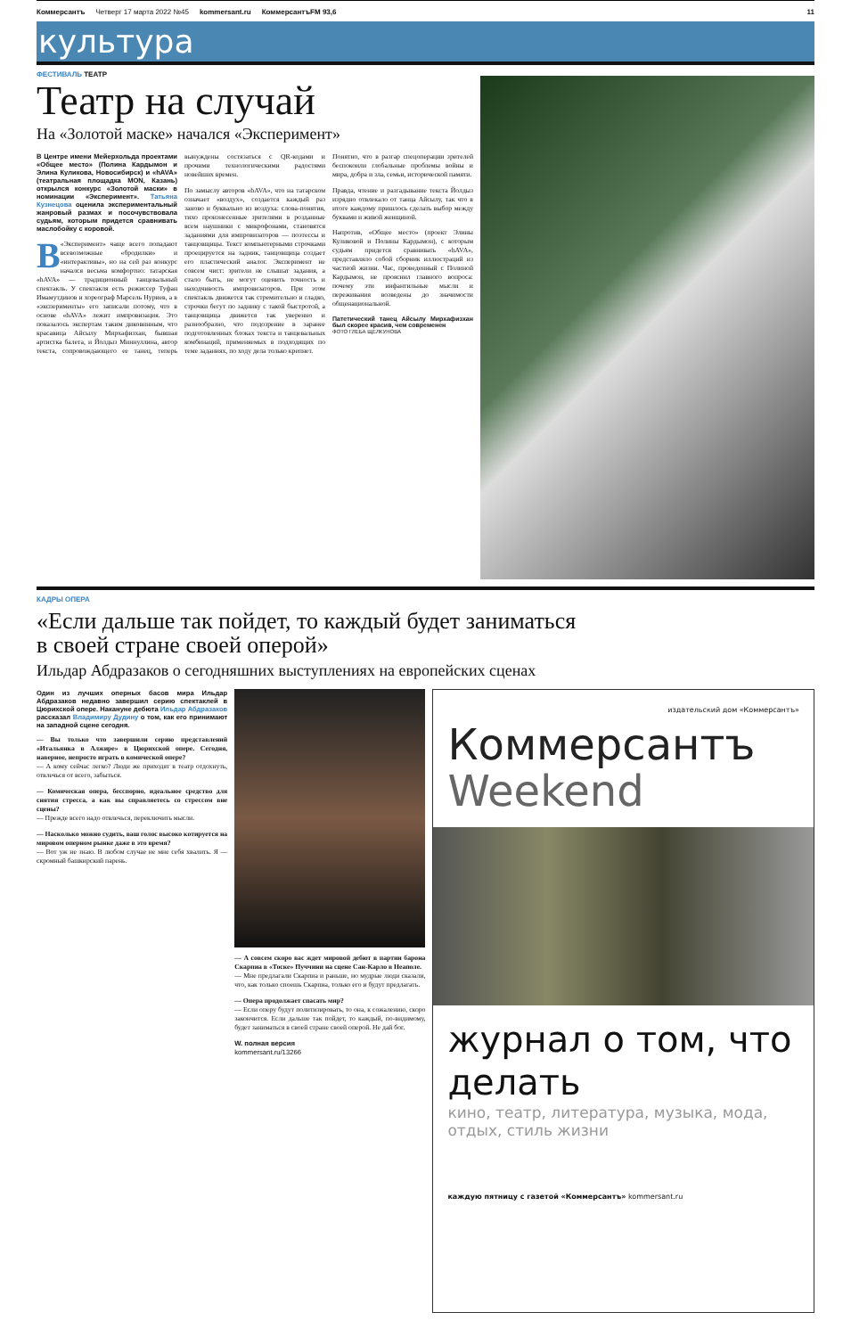Коммерсантъ Четверг 17 марта 2022 №45 kommersant.ru КоммерсантъFM 93,6 11
культура
ФЕСТИВАЛЬ ТЕАТР
Театр на случай
На «Золотой маске» начался «Эксперимент»
В Центре имени Мейерхольда проектами «Общее место» (Полина Кардымон и Элина Куликова, Новосибирск) и «hAVA» (театральная площадка MON, Казань) открылся конкурс «Золотой маски» в номинации «Эксперимент». Татьяна Кузнецова оценила экспериментальный жанровый размах и посочувствовала судьям, которым придется сравнивать маслобойку с коровой.
В «Эксперимент» чаще всего попадают всевозможные «бродилки» и «интерактивы», но на сей раз конкурс начался весьма комфортно: татарская «hAVA» — традиционный танцевальный спектакль. У спектакля есть режиссер Туфан Имамутдинов и хореограф Марсель Нуриев, а в «эксперименты» его записали потому, что в основе «hAVA» лежит импровизация. Это показалось экспертам таким диковинным, что красавица Айсылу Мирхафизхан, бывшая артистка балета, и Йолдыз Миннуллина, автор текста, сопровождающего ее танец, теперь вынуждены состязаться с QR-кодами и прочими технологическими радостями новейших времен.
По замыслу авторов «hAVA», что на татарском означает «воздух», создается каждый раз заново и буквально из воздуха: слова-понятия, тихо произнесенные зрителями в розданные всем наушники с микрофонами, становятся заданиями для импровизаторов — поэтессы и танцовщицы. Текст компьютерными строчками проецируется на задник, танцовщица создает его пластический аналог. Эксперимент не совсем чист: зрители не слышат задания, а стало быть, не могут оценить точность и находчивость импровизаторов. При этом спектакль движется так стремительно и гладко, строчки бегут по заднику с такой быстротой, а танцовщица движется так уверенно и разнообразно, что подозрение в заранее подготовленных блоках текста и танцевальных комбинаций, применяемых в подходящих по теме заданиях, по ходу дела только крепнет.
Понятно, что в разгар спецоперации зрителей беспокоили глобальные проблемы войны и мира, добра и зла, семьи, исторической памяти.
Правда, чтение и разгадывание текста Йолдыз изрядно отвлекало от танца Айсылу, так что в итоге каждому пришлось сделать выбор между буквами и живой женщиной.
Напротив, «Общее место» (проект Элины Куликовой и Полины Кардымон), с которым судьям придется сравнивать «hAVA», представляло собой сборник иллюстраций из частной жизни. Час, проведенный с Полиной Кардымон, не прояснил главного вопроса: почему эти инфантильные мысли и переживания возведены до значимости общенациональной.
Патетический танец Айсылу Мирхафизхан был скорее красив, чем современен
ФОТО ГЛЕБА ЩЕЛКУНОВА
КАДРЫ ОПЕРА
«Если дальше так пойдет, то каждый будет заниматься
в своей стране своей оперой»
Ильдар Абдразаков о сегодняшних выступлениях на европейских сценах
Один из лучших оперных басов мира Ильдар Абдразаков недавно завершил серию спектаклей в Цюрихской опере. Накануне дебюта Ильдар Абдразаков рассказал Владимиру Дудину о том, как его принимают на западной сцене сегодня.
— Вы только что завершили серию представлений «Итальянка в Алжире» в Цюрихской опере. Сегодня, наверное, непросто играть в комической опере?
— А кому сейчас легко? Люди же приходят в театр отдохнуть, отвлечься от всего, забыться.
— Комическая опера, бесспорно, идеальное средство для снятия стресса, а как вы справляетесь со стрессом вне сцены?
— Прежде всего надо отвлечься, переключить мысли.
— Насколько можно судить, ваш голос высоко котируется на мировом оперном рынке даже в это время?
— Вот уж не знаю. В любом случае не мне себя хвалить. Я — скромный башкирский парень.
— А совсем скоро вас ждет мировой дебют в партии барона Скарпиа в «Тоске» Пуччини на сцене Сан-Карло в Неаполе.
— Мне предлагали Скарпиа и раньше, но мудрые люди сказали, что, как только споешь Скарпиа, только его и будут предлагать.
— Опера продолжает спасать мир?
— Если оперу будут политизировать, то она, к сожалению, скоро закончится. Если дальше так пойдет, то каждый, по-видимому, будет заниматься в своей стране своей оперой. Не дай бог.
W. полная версия
kommersant.ru/13266
издательский дом «Коммерсантъ»
Коммерсантъ
Weekend
журнал о том, что делать
кино, театр, литература, музыка, мода, отдых, стиль жизни
каждую пятницу с газетой «Коммерсантъ» kommersant.ru